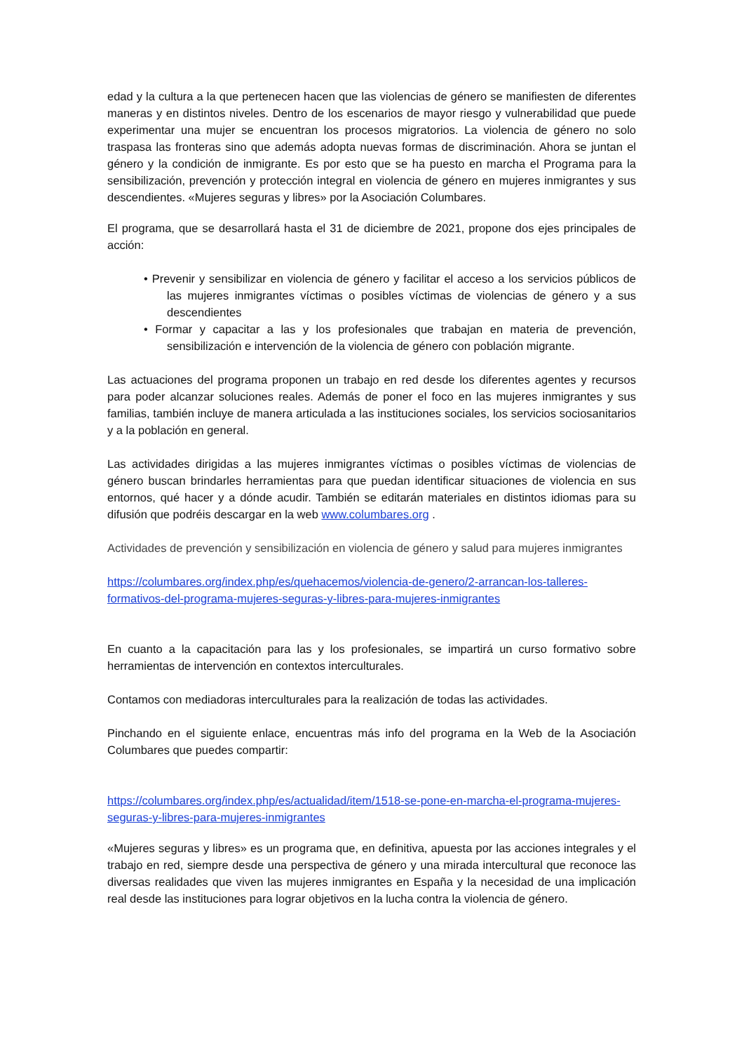edad y la cultura a la que pertenecen hacen que las violencias de género se manifiesten de diferentes maneras y en distintos niveles. Dentro de los escenarios de mayor riesgo y vulnerabilidad que puede experimentar una mujer se encuentran los procesos migratorios. La violencia de género no solo traspasa las fronteras sino que además adopta nuevas formas de discriminación. Ahora se juntan el género y la condición de inmigrante. Es por esto que se ha puesto en marcha el Programa para la sensibilización, prevención y protección integral en violencia de género en mujeres inmigrantes y sus descendientes. «Mujeres seguras y libres» por la Asociación Columbares.
El programa, que se desarrollará hasta el 31 de diciembre de 2021, propone dos ejes principales de acción:
• Prevenir y sensibilizar en violencia de género y facilitar el acceso a los servicios públicos de las mujeres inmigrantes víctimas o posibles víctimas de violencias de género y a sus descendientes
• Formar y capacitar a las y los profesionales que trabajan en materia de prevención, sensibilización e intervención de la violencia de género con población migrante.
Las actuaciones del programa proponen un trabajo en red desde los diferentes agentes y recursos para poder alcanzar soluciones reales. Además de poner el foco en las mujeres inmigrantes y sus familias, también incluye de manera articulada a las instituciones sociales, los servicios sociosanitarios y a la población en general.
Las actividades dirigidas a las mujeres inmigrantes víctimas o posibles víctimas de violencias de género buscan brindarles herramientas para que puedan identificar situaciones de violencia en sus entornos, qué hacer y a dónde acudir. También se editarán materiales en distintos idiomas para su difusión que podréis descargar en la web www.columbares.org .
Actividades de prevención y sensibilización en violencia de género y salud para mujeres inmigrantes
https://columbares.org/index.php/es/quehacemos/violencia-de-genero/2-arrancan-los-talleres-formativos-del-programa-mujeres-seguras-y-libres-para-mujeres-inmigrantes
En cuanto a la capacitación para las y los profesionales, se impartirá un curso formativo sobre herramientas de intervención en contextos interculturales.
Contamos con mediadoras interculturales para la realización de todas las actividades.
Pinchando en el siguiente enlace, encuentras más info del programa en la Web de la Asociación Columbares que puedes compartir:
https://columbares.org/index.php/es/actualidad/item/1518-se-pone-en-marcha-el-programa-mujeres-seguras-y-libres-para-mujeres-inmigrantes
«Mujeres seguras y libres» es un programa que, en definitiva, apuesta por las acciones integrales y el trabajo en red, siempre desde una perspectiva de género y una mirada intercultural que reconoce las diversas realidades que viven las mujeres inmigrantes en España y la necesidad de una implicación real desde las instituciones para lograr objetivos en la lucha contra la violencia de género.